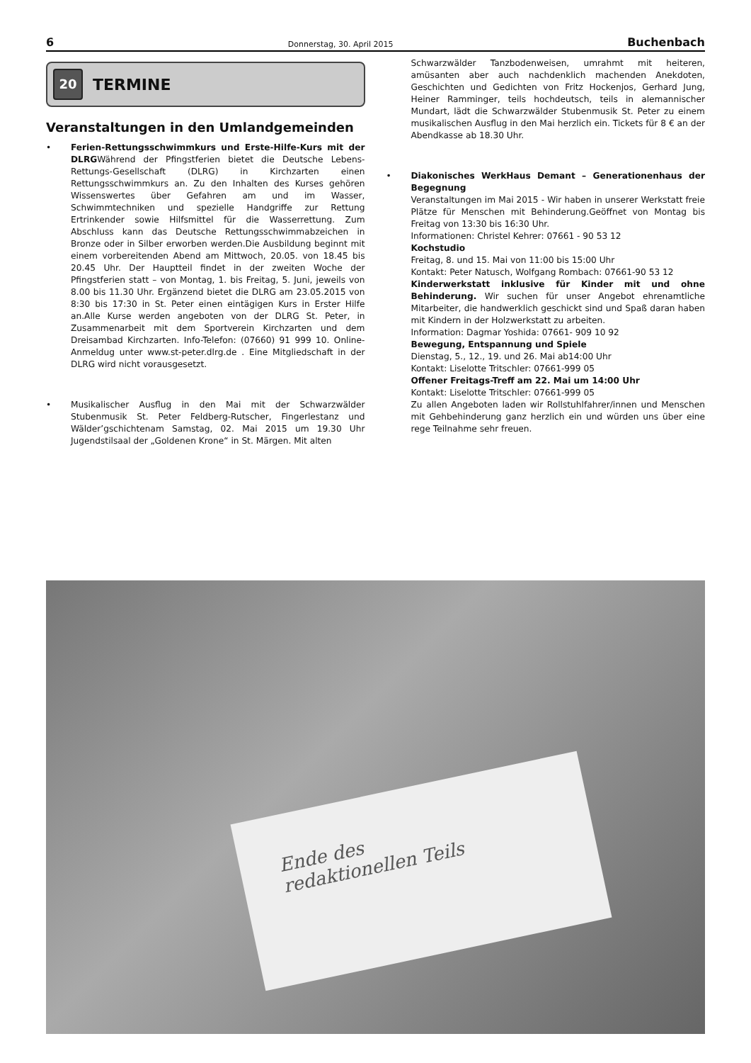6 Donnerstag, 30. April 2015 Buchenbach
20
TERMINE
Veranstaltungen in den Umlandgemeinden
• Ferien-Rettungsschwimmkurs und Erste-Hilfe-Kurs mit der DLRGWährend der Pfingstferien bietet die Deutsche Lebens-Rettungs-Gesellschaft (DLRG) in Kirchzarten einen Rettungsschwimmkurs an. Zu den Inhalten des Kurses gehören Wissenswertes über Gefahren am und im Wasser, Schwimmtechniken und spezielle Handgriffe zur Rettung Ertrinkender sowie Hilfsmittel für die Wasserrettung. Zum Abschluss kann das Deutsche Rettungsschwimmabzeichen in Bronze oder in Silber erworben werden.Die Ausbildung beginnt mit einem vorbereitenden Abend am Mittwoch, 20.05. von 18.45 bis 20.45 Uhr. Der Hauptteil findet in der zweiten Woche der Pfingstferien statt – von Montag, 1. bis Freitag, 5. Juni, jeweils von 8.00 bis 11.30 Uhr. Ergänzend bietet die DLRG am 23.05.2015 von 8:30 bis 17:30 in St. Peter einen eintägigen Kurs in Erster Hilfe an.Alle Kurse werden angeboten von der DLRG St. Peter, in Zusammenarbeit mit dem Sportverein Kirchzarten und dem Dreisambad Kirchzarten. Info-Telefon: (07660) 91 999 10. Online-Anmeldug unter www.st-peter.dlrg.de . Eine Mitgliedschaft in der DLRG wird nicht vorausgesetzt.
• Musikalischer Ausflug in den Mai mit der Schwarzwälder Stubenmusik St. Peter Feldberg-Rutscher, Fingerlestanz und Wälder’gschichtenam Samstag, 02. Mai 2015 um 19.30 Uhr Jugendstilsaal der „Goldenen Krone“ in St. Märgen. Mit alten
Schwarzwälder Tanzbodenweisen, umrahmt mit heiteren, amüsanten aber auch nachdenklich machenden Anekdoten, Geschichten und Gedichten von Fritz Hockenjos, Gerhard Jung, Heiner Ramminger, teils hochdeutsch, teils in alemannischer Mundart, lädt die Schwarzwälder Stubenmusik St. Peter zu einem musikalischen Ausflug in den Mai herzlich ein. Tickets für 8 € an der Abendkasse ab 18.30 Uhr.
• Diakonisches WerkHaus Demant – Generationenhaus der Begegnung
Veranstaltungen im Mai 2015 - Wir haben in unserer Werkstatt freie Plätze für Menschen mit Behinderung.Geöffnet von Montag bis Freitag von 13:30 bis 16:30 Uhr.
Informationen: Christel Kehrer: 07661 - 90 53 12
Kochstudio
Freitag, 8. und 15. Mai von 11:00 bis 15:00 Uhr
Kontakt: Peter Natusch, Wolfgang Rombach: 07661-90 53 12
Kinderwerkstatt inklusive für Kinder mit und ohne Behinderung. Wir suchen für unser Angebot ehrenamtliche Mitarbeiter, die handwerklich geschickt sind und Spaß daran haben mit Kindern in der Holzwerkstatt zu arbeiten.
Information: Dagmar Yoshida: 07661- 909 10 92
Bewegung, Entspannung und Spiele
Dienstag, 5., 12., 19. und 26. Mai ab14:00 Uhr
Kontakt: Liselotte Tritschler: 07661-999 05
Offener Freitags-Treff am 22. Mai um 14:00 Uhr
Kontakt: Liselotte Tritschler: 07661-999 05
Zu allen Angeboten laden wir Rollstuhlfahrer/innen und Menschen mit Gehbehinderung ganz herzlich ein und würden uns über eine rege Teilnahme sehr freuen.
Ende des
redaktionellen Teils